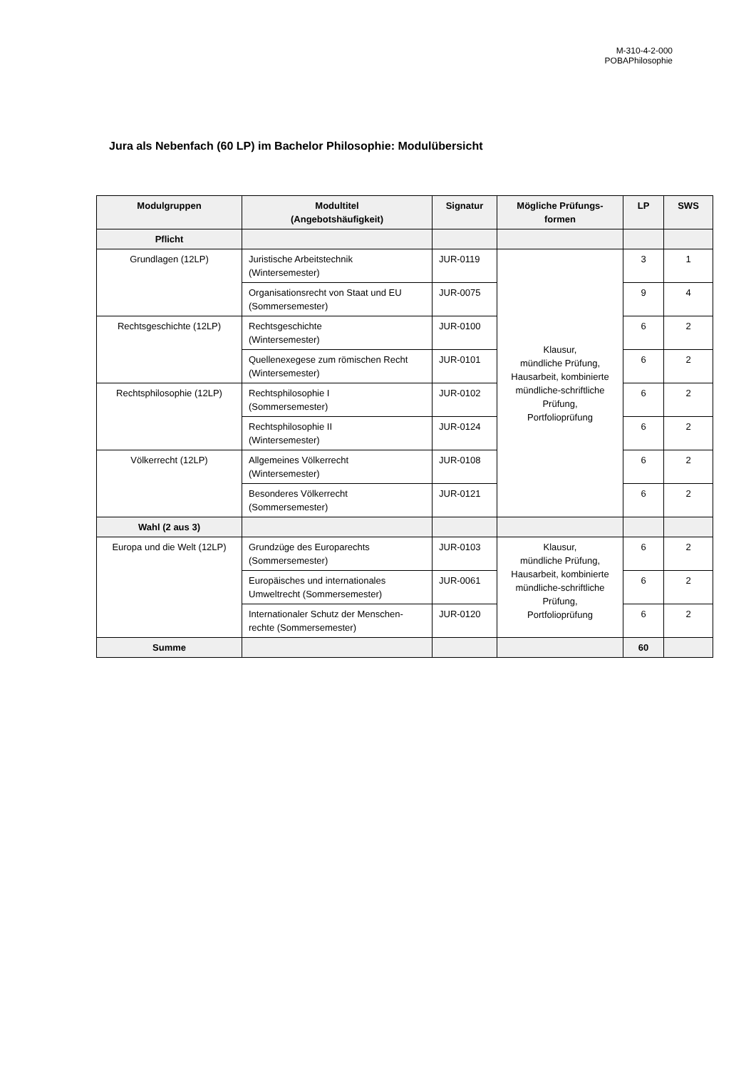M-310-4-2-000
POBAPhilosophie
Jura als Nebenfach (60 LP) im Bachelor Philosophie: Modulübersicht
| Modulgruppen | Modultitel (Angebotshäufigkeit) | Signatur | Mögliche Prüfungs- formen | LP | SWS |
| --- | --- | --- | --- | --- | --- |
| Pflicht | | | | | |
| Grundlagen (12LP) | Juristische Arbeitstechnik (Wintersemester) | JUR-0119 | Klausur, mündliche Prüfung, Hausarbeit, kombinierte mündliche-schriftliche Prüfung, Portfolioprüfung | 3 | 1 |
| | Organisationsrecht von Staat und EU (Sommersemester) | JUR-0075 | | 9 | 4 |
| Rechtsgeschichte (12LP) | Rechtsgeschichte (Wintersemester) | JUR-0100 | | 6 | 2 |
| | Quellenexegese zum römischen Recht (Wintersemester) | JUR-0101 | | 6 | 2 |
| Rechtsphilosophie (12LP) | Rechtsphilosophie I (Sommersemester) | JUR-0102 | | 6 | 2 |
| | Rechtsphilosophie II (Wintersemester) | JUR-0124 | | 6 | 2 |
| Völkerrecht (12LP) | Allgemeines Völkerrecht (Wintersemester) | JUR-0108 | | 6 | 2 |
| | Besonderes Völkerrecht (Sommersemester) | JUR-0121 | | 6 | 2 |
| Wahl (2 aus 3) | | | | | |
| Europa und die Welt (12LP) | Grundzüge des Europarechts (Sommersemester) | JUR-0103 | Klausur, mündliche Prüfung, Hausarbeit, kombinierte mündliche-schriftliche Prüfung, Portfolioprüfung | 6 | 2 |
| | Europäisches und internationales Umweltrecht (Sommersemester) | JUR-0061 | | 6 | 2 |
| | Internationaler Schutz der Menschen-rechte (Sommersemester) | JUR-0120 | | 6 | 2 |
| Summe | | | | 60 | |